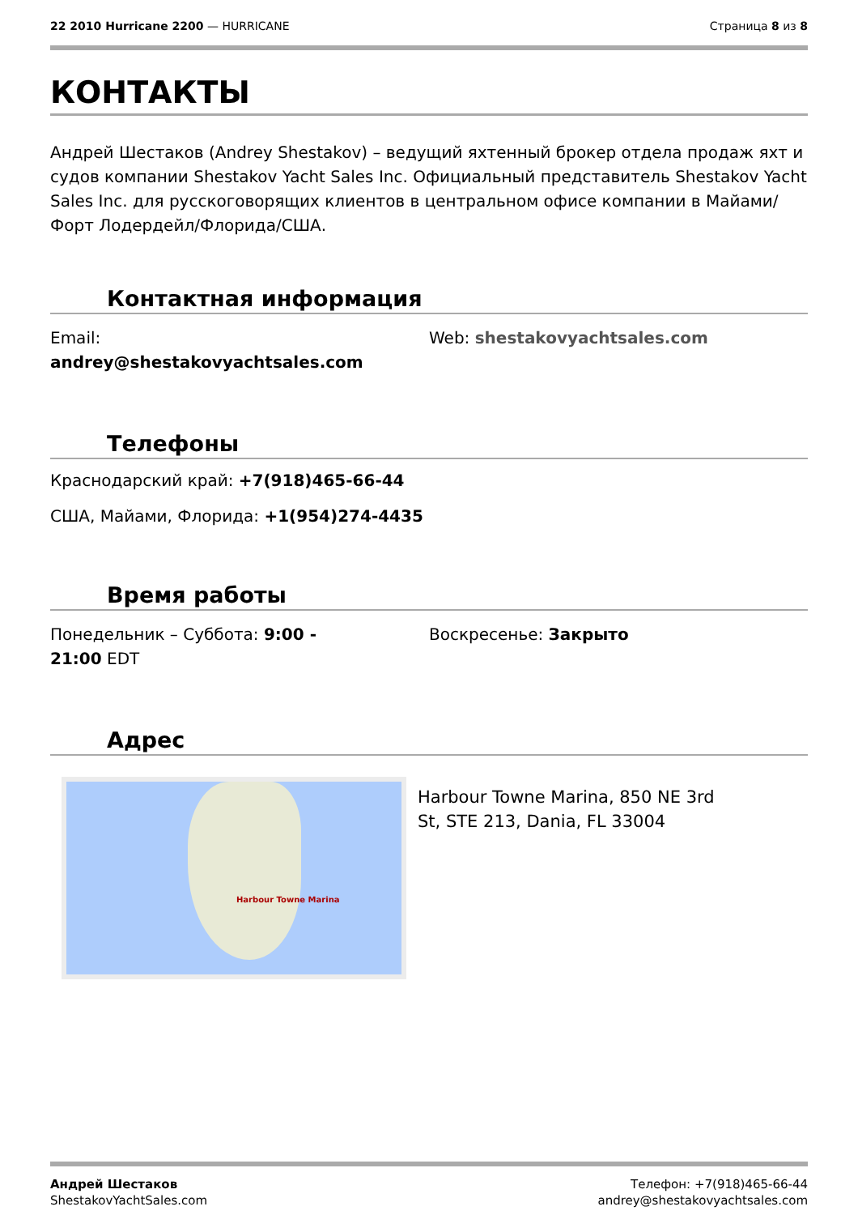22 2010 Hurricane 2200 — HURRICANE
Страница 8 из 8
КОНТАКТЫ
Андрей Шестаков (Andrey Shestakov) – ведущий яхтенный брокер отдела продаж яхт и судов компании Shestakov Yacht Sales Inc. Официальный представитель Shestakov Yacht Sales Inc. для русскоговорящих клиентов в центральном офисе компании в Майами/Форт Лодердейл/Флорида/США.
Контактная информация
Email:
andrey@shestakovyachtsales.com
Web: shestakovyachtsales.com
Телефоны
Краснодарский край: +7(918)465-66-44
США, Майами, Флорида: +1(954)274-4435
Время работы
Понедельник – Суббота: 9:00 -
21:00 EDT
Воскресенье: Закрыто
Адрес
Harbour Towne Marina
Harbour Towne Marina, 850 NE 3rd
St, STE 213, Dania, FL 33004
Андрей Шестаков
ShestakovYachtSales.com
Телефон: +7(918)465-66-44
andrey@shestakovyachtsales.com